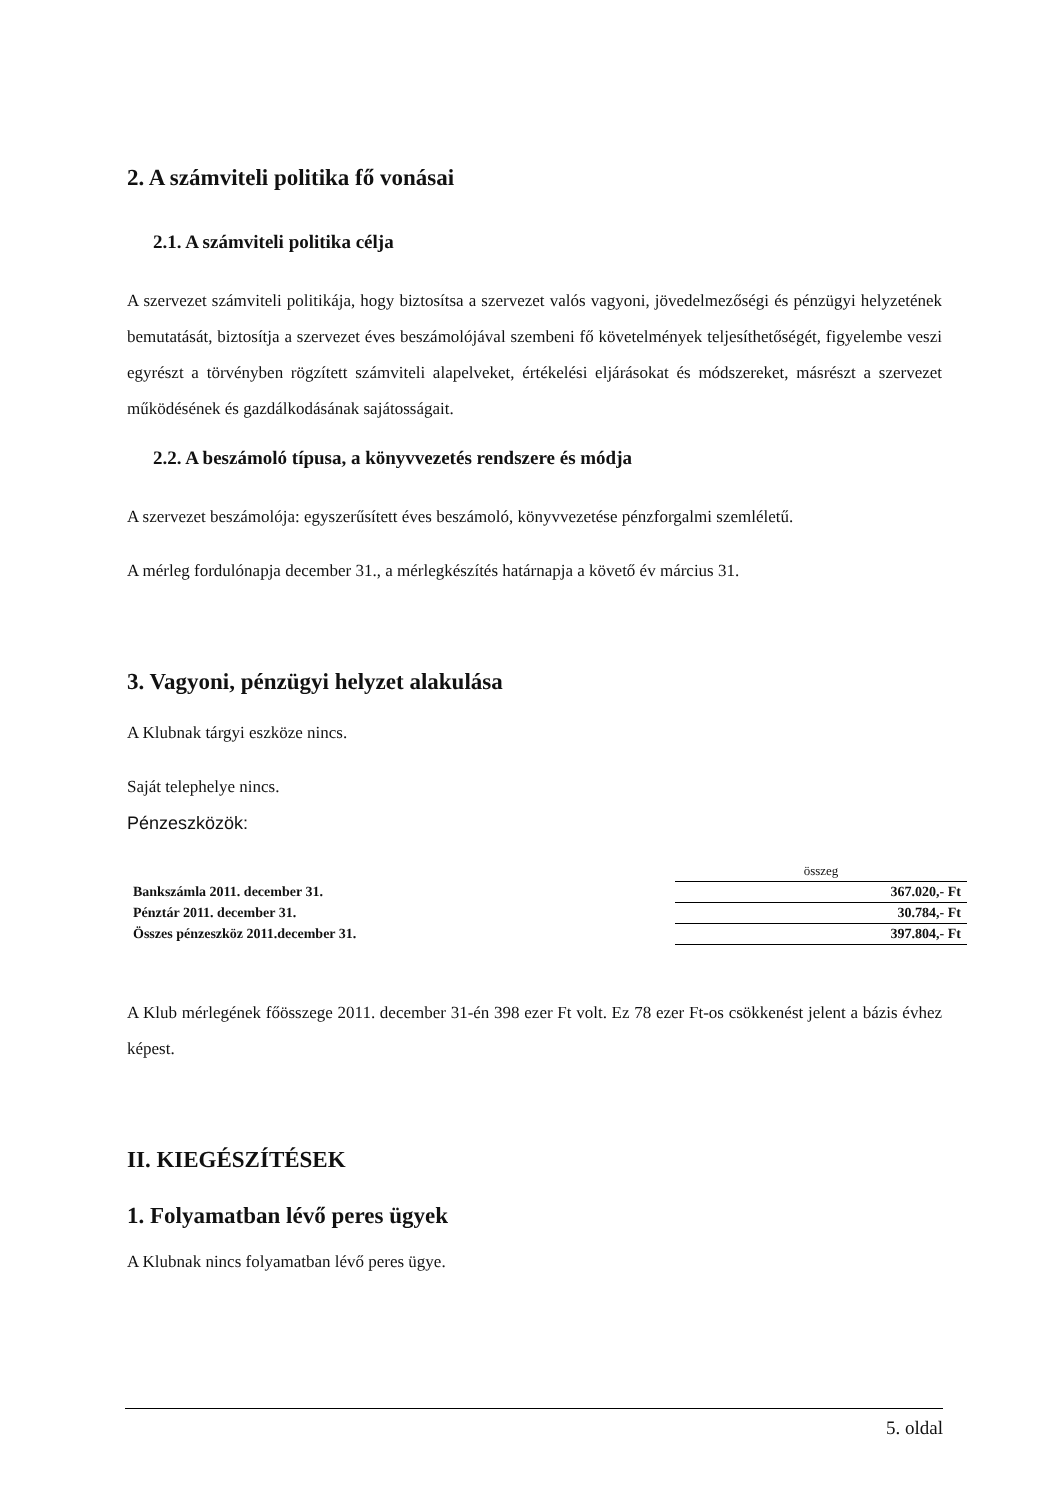2. A számviteli politika fő vonásai
2.1. A számviteli politika célja
A szervezet számviteli politikája, hogy biztosítsa a szervezet valós vagyoni, jövedelmezőségi és pénzügyi helyzetének bemutatását, biztosítja a szervezet éves beszámolójával szembeni fő követelmények teljesíthetőségét, figyelembe veszi egyrészt a törvényben rögzített számviteli alapelveket, értékelési eljárásokat és módszereket, másrészt a szervezet működésének és gazdálkodásának sajátosságait.
2.2. A beszámoló típusa, a könyvvezetés rendszere és módja
A szervezet beszámolója: egyszerűsített éves beszámoló, könyvvezetése pénzforgalmi szemléletű.
A mérleg fordulónapja december 31., a mérlegkészítés határnapja a követő év március 31.
3. Vagyoni, pénzügyi helyzet alakulása
A Klubnak tárgyi eszköze nincs.
Saját telephelye nincs.
Pénzeszközök:
| | összeg |
| Bankszámla 2011. december 31. | 367.020,- Ft |
| Pénztár 2011. december 31. | 30.784,- Ft |
| Összes pénzeszköz 2011.december 31. | 397.804,- Ft |
A Klub mérlegének főösszege 2011. december 31-én 398 ezer Ft volt. Ez 78 ezer Ft-os csökkenést jelent a bázis évhez képest.
II. KIEGÉSZÍTÉSEK
1. Folyamatban lévő peres ügyek
A Klubnak nincs folyamatban lévő peres ügye.
5. oldal